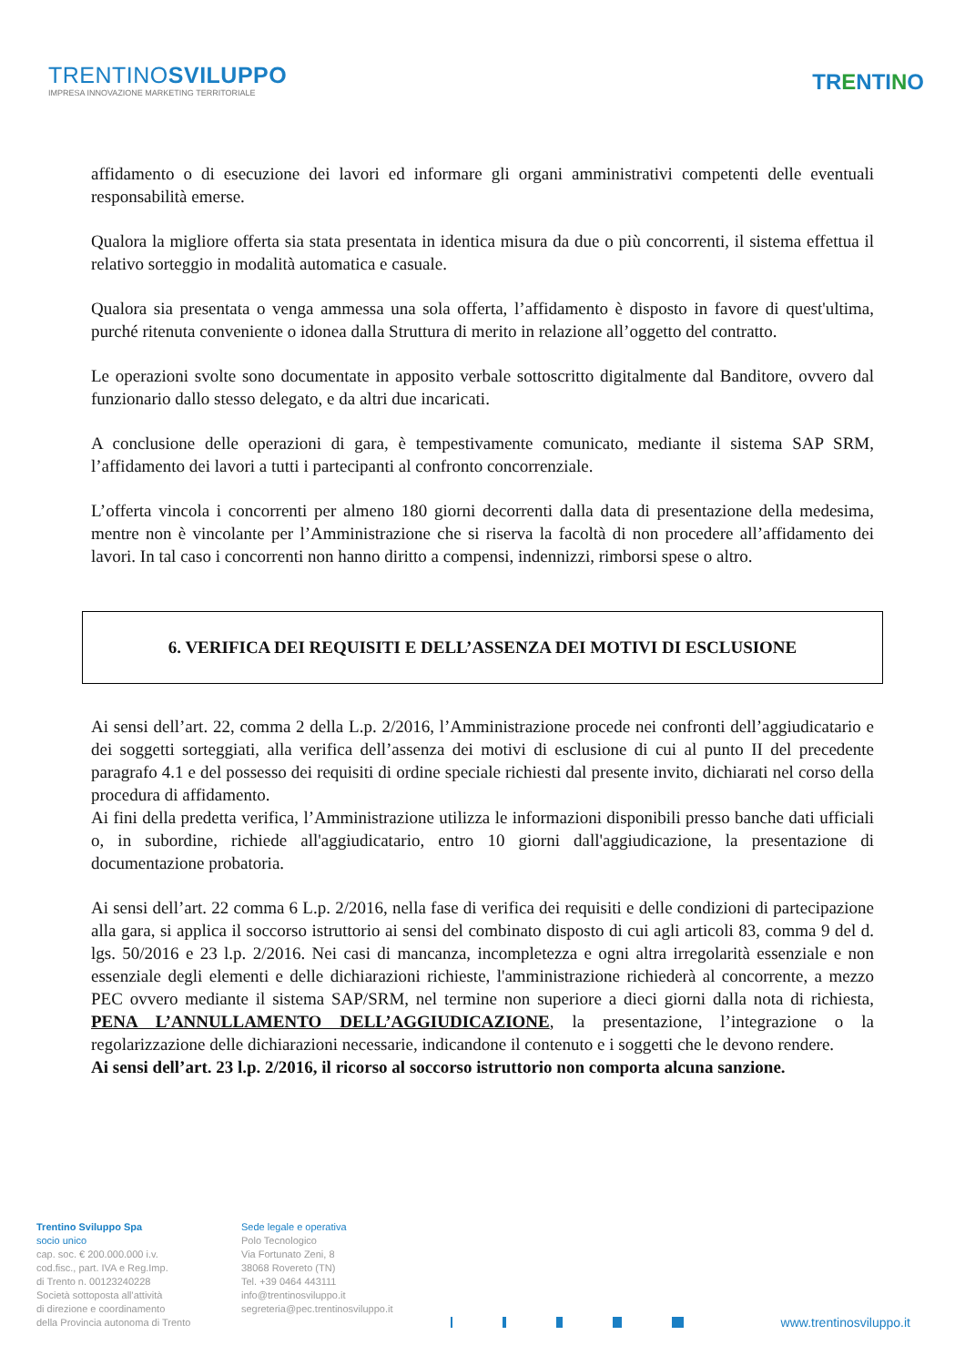TRENTINOSVILUPPO
IMPRESA INNOVAZIONE MARKETING TERRITORIALE
TRENTINO
affidamento o di esecuzione dei lavori ed informare gli organi amministrativi competenti delle eventuali responsabilità emerse.
Qualora la migliore offerta sia stata presentata in identica misura da due o più concorrenti, il sistema effettua il relativo sorteggio in modalità automatica e casuale.
Qualora sia presentata o venga ammessa una sola offerta, l’affidamento è disposto in favore di quest'ultima, purché ritenuta conveniente o idonea dalla Struttura di merito in relazione all’oggetto del contratto.
Le operazioni svolte sono documentate in apposito verbale sottoscritto digitalmente dal Banditore, ovvero dal funzionario dallo stesso delegato, e da altri due incaricati.
A conclusione delle operazioni di gara, è tempestivamente comunicato, mediante il sistema SAP SRM, l’affidamento dei lavori a tutti i partecipanti al confronto concorrenziale.
L’offerta vincola i concorrenti per almeno 180 giorni decorrenti dalla data di presentazione della medesima, mentre non è vincolante per l’Amministrazione che si riserva la facoltà di non procedere all’affidamento dei lavori. In tal caso i concorrenti non hanno diritto a compensi, indennizzi, rimborsi spese o altro.
6. VERIFICA DEI REQUISITI E DELL’ASSENZA DEI MOTIVI DI ESCLUSIONE
Ai sensi dell’art. 22, comma 2 della L.p. 2/2016, l’Amministrazione procede nei confronti dell’aggiudicatario e dei soggetti sorteggiati, alla verifica dell’assenza dei motivi di esclusione di cui al punto II del precedente paragrafo 4.1 e del possesso dei requisiti di ordine speciale richiesti dal presente invito, dichiarati nel corso della procedura di affidamento.
Ai fini della predetta verifica, l’Amministrazione utilizza le informazioni disponibili presso banche dati ufficiali o, in subordine, richiede all'aggiudicatario, entro 10 giorni dall'aggiudicazione, la presentazione di documentazione probatoria.
Ai sensi dell’art. 22 comma 6 L.p. 2/2016, nella fase di verifica dei requisiti e delle condizioni di partecipazione alla gara, si applica il soccorso istruttorio ai sensi del combinato disposto di cui agli articoli 83, comma 9 del d. lgs. 50/2016 e 23 l.p. 2/2016. Nei casi di mancanza, incompletezza e ogni altra irregolarità essenziale e non essenziale degli elementi e delle dichiarazioni richieste, l'amministrazione richiederà al concorrente, a mezzo PEC ovvero mediante il sistema SAP/SRM, nel termine non superiore a dieci giorni dalla nota di richiesta, PENA L’ANNULLAMENTO DELL’AGGIUDICAZIONE, la presentazione, l’integrazione o la regolarizzazione delle dichiarazioni necessarie, indicandone il contenuto e i soggetti che le devono rendere.
Ai sensi dell’art. 23 l.p. 2/2016, il ricorso al soccorso istruttorio non comporta alcuna sanzione.
Trentino Sviluppo Spa
socio unico
cap. soc. € 200.000.000 i.v.
cod.fisc., part. IVA e Reg.Imp.
di Trento n. 00123240228
Società sottoposta all'attività
di direzione e coordinamento
della Provincia autonoma di Trento
Sede legale e operativa
Polo Tecnologico
Via Fortunato Zeni, 8
38068 Rovereto (TN)
Tel. +39 0464 443111
info@trentinosviluppo.it
segreteria@pec.trentinosviluppo.it
www.trentinosviluppo.it